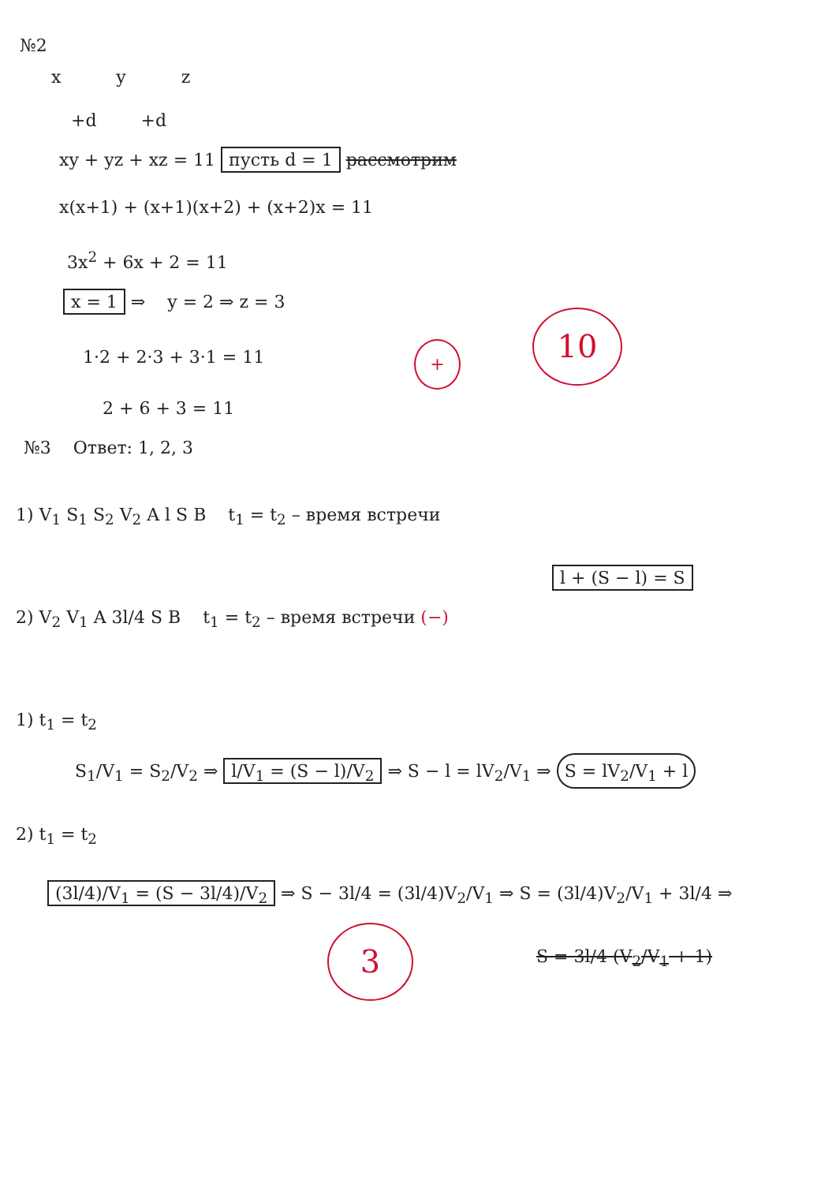№2
x y z
+d +d
xy + yz + xz = 11 пусть d = 1 рассмотрим
x(x+1) + (x+1)(x+2) + (x+2)x = 11
3x<sup>2</sup> + 6x + 2 = 11
x = 1 ⇒ y = 2 ⇒ z = 3
1·2 + 2·3 + 3·1 = 11 +
10
2 + 6 + 3 = 11
№3 Ответ: 1, 2, 3
1) V<sub>1</sub> S<sub>1</sub> S<sub>2</sub> V<sub>2</sub> A l S B t<sub>1</sub> = t<sub>2</sub> – время встречи
l + (S − l) = S
2) V<sub>2</sub> V<sub>1</sub> A 3l/4 S B t<sub>1</sub> = t<sub>2</sub> – время встречи (−)
1) t<sub>1</sub> = t<sub>2</sub>
S<sub>1</sub>/V<sub>1</sub> = S<sub>2</sub>/V<sub>2</sub> ⇒ l/V<sub>1</sub> = (S − l)/V<sub>2</sub> ⇒ S − l = lV<sub>2</sub>/V<sub>1</sub> ⇒ S = lV<sub>2</sub>/V<sub>1</sub> + l
2) t<sub>1</sub> = t<sub>2</sub>
(3l/4)/V<sub>1</sub> = (S − 3l/4)/V<sub>2</sub> ⇒ S − 3l/4 = (3l/4)V<sub>2</sub>/V<sub>1</sub> ⇒ S = (3l/4)V<sub>2</sub>/V<sub>1</sub> + 3l/4 ⇒
3 S = 3l/4 (V<sub>2</sub>/V<sub>1</sub> + 1)